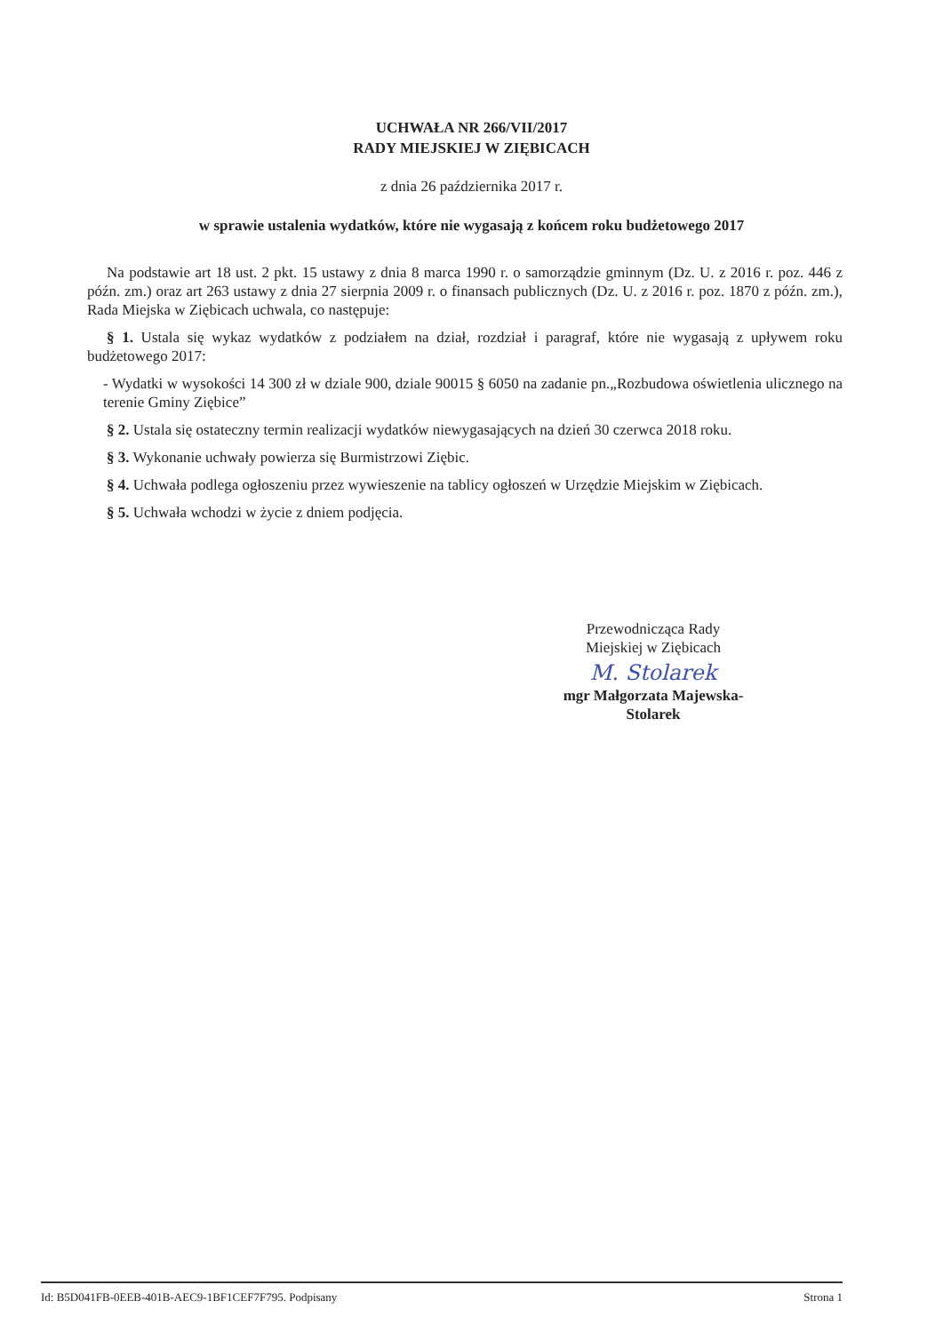UCHWAŁA NR 266/VII/2017
RADY MIEJSKIEJ W ZIĘBICACH
z dnia 26 października 2017 r.
w sprawie ustalenia wydatków, które nie wygasają z końcem roku budżetowego 2017
Na podstawie art 18 ust. 2 pkt. 15 ustawy z dnia 8 marca 1990 r. o samorządzie gminnym (Dz. U. z 2016 r. poz. 446 z późn. zm.) oraz art 263 ustawy z dnia 27 sierpnia 2009 r. o finansach publicznych (Dz. U. z 2016 r. poz. 1870 z późn. zm.), Rada Miejska w Ziębicach uchwala, co następuje:
§ 1. Ustala się wykaz wydatków z podziałem na dział, rozdział i paragraf, które nie wygasają z upływem roku budżetowego 2017:
- Wydatki w wysokości 14 300 zł w dziale 900, dziale 90015 § 6050 na zadanie pn.„Rozbudowa oświetlenia ulicznego na terenie Gminy Ziębice”
§ 2. Ustala się ostateczny termin realizacji wydatków niewygasających na dzień 30 czerwca 2018 roku.
§ 3. Wykonanie uchwały powierza się Burmistrzowi Ziębic.
§ 4. Uchwała podlega ogłoszeniu przez wywieszenie na tablicy ogłoszeń w Urzędzie Miejskim w Ziębicach.
§ 5. Uchwała wchodzi w życie z dniem podjęcia.
Przewodnicząca Rady
Miejskiej w Ziębicach
M. Stolarek
mgr Małgorzata Majewska-
Stolarek
Id: B5D041FB-0EEB-401B-AEC9-1BF1CEF7F795. Podpisany Strona 1